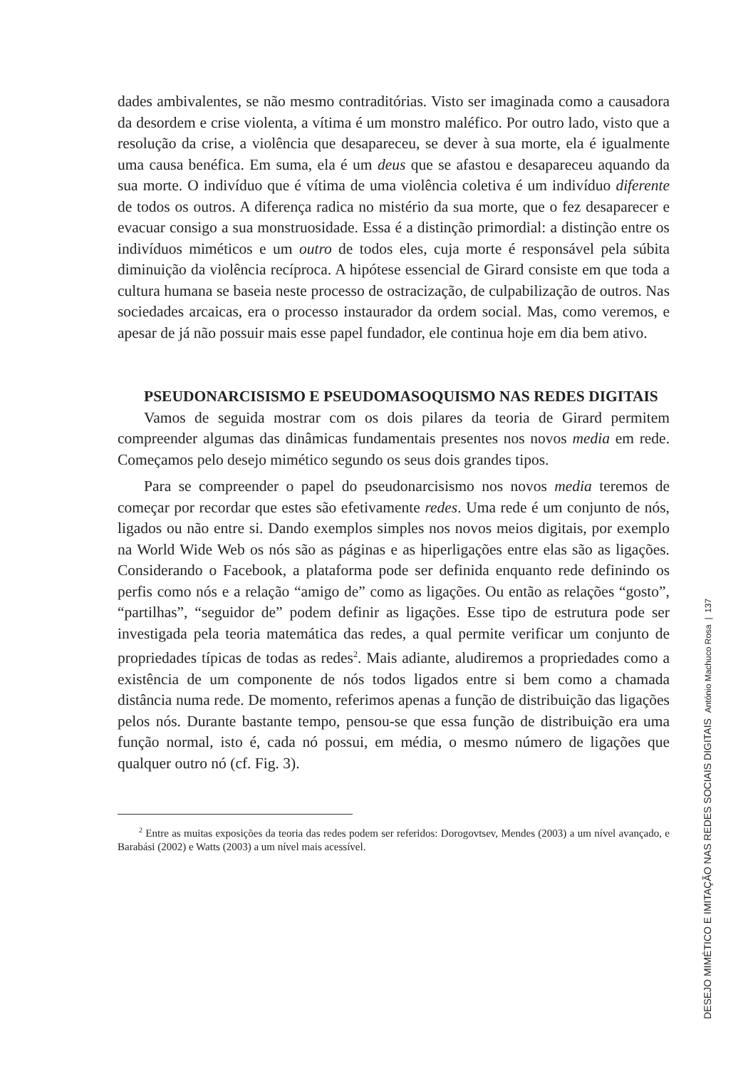dades ambivalentes, se não mesmo contraditórias. Visto ser imaginada como a causadora da desordem e crise violenta, a vítima é um monstro maléfico. Por outro lado, visto que a resolução da crise, a violência que desapareceu, se dever à sua morte, ela é igualmente uma causa benéfica. Em suma, ela é um deus que se afastou e desapareceu aquando da sua morte. O indivíduo que é vítima de uma violência coletiva é um indivíduo diferente de todos os outros. A diferença radica no mistério da sua morte, que o fez desaparecer e evacuar consigo a sua monstruosidade. Essa é a distinção primordial: a distinção entre os indivíduos miméticos e um outro de todos eles, cuja morte é responsável pela súbita diminuição da violência recíproca. A hipótese essencial de Girard consiste em que toda a cultura humana se baseia neste processo de ostracização, de culpabilização de outros. Nas sociedades arcaicas, era o processo instaurador da ordem social. Mas, como veremos, e apesar de já não possuir mais esse papel fundador, ele continua hoje em dia bem ativo.
PSEUDONARCISISMO E PSEUDOMASOQUISMO NAS REDES DIGITAIS
Vamos de seguida mostrar com os dois pilares da teoria de Girard permitem compreender algumas das dinâmicas fundamentais presentes nos novos media em rede. Começamos pelo desejo mimético segundo os seus dois grandes tipos.
Para se compreender o papel do pseudonarcisismo nos novos media teremos de começar por recordar que estes são efetivamente redes. Uma rede é um conjunto de nós, ligados ou não entre si. Dando exemplos simples nos novos meios digitais, por exemplo na World Wide Web os nós são as páginas e as hiperligações entre elas são as ligações. Considerando o Facebook, a plataforma pode ser definida enquanto rede definindo os perfis como nós e a relação “amigo de” como as ligações. Ou então as relações “gosto”, “partilhas”, “seguidor de” podem definir as ligações. Esse tipo de estrutura pode ser investigada pela teoria matemática das redes, a qual permite verificar um conjunto de propriedades típicas de todas as redes<sup>2</sup>. Mais adiante, aludiremos a propriedades como a existência de um componente de nós todos ligados entre si bem como a chamada distância numa rede. De momento, referimos apenas a função de distribuição das ligações pelos nós. Durante bastante tempo, pensou-se que essa função de distribuição era uma função normal, isto é, cada nó possui, em média, o mesmo número de ligações que qualquer outro nó (cf. Fig. 3).
<sup>2</sup> Entre as muitas exposições da teoria das redes podem ser referidos: Dorogovtsev, Mendes (2003) a um nível avançado, e Barabási (2002) e Watts (2003) a um nível mais acessível.
DESEJO MIMÉTICO E IMITAÇÃO NAS REDES SOCIAIS DIGITAIS António Machuco Rosa | 137